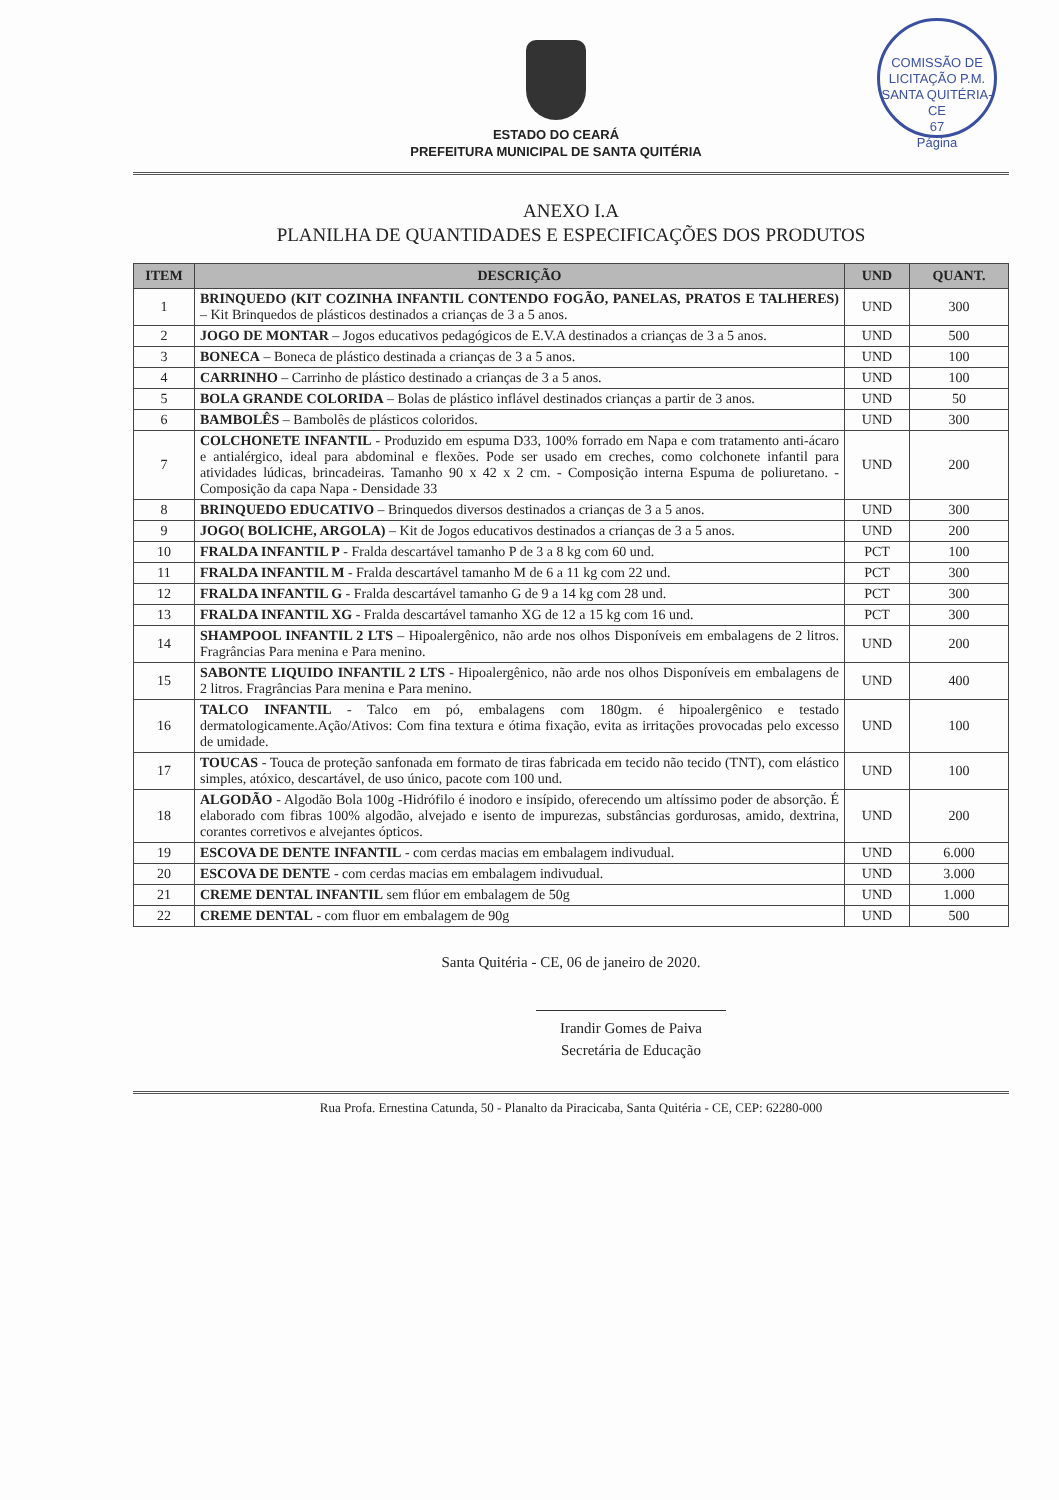COMISSÃO DE LICITAÇÃO P.M. SANTA QUITÉRIA-CE
67
Página
ESTADO DO CEARÁ
PREFEITURA MUNICIPAL DE SANTA QUITÉRIA
ANEXO I.A
PLANILHA DE QUANTIDADES E ESPECIFICAÇÕES DOS PRODUTOS
| ITEM | DESCRIÇÃO | UND | QUANT. |
| --- | --- | --- | --- |
| 1 | BRINQUEDO (KIT COZINHA INFANTIL CONTENDO FOGÃO, PANELAS, PRATOS E TALHERES) – Kit Brinquedos de plásticos destinados a crianças de 3 a 5 anos. | UND | 300 |
| 2 | JOGO DE MONTAR – Jogos educativos pedagógicos de E.V.A destinados a crianças de 3 a 5 anos. | UND | 500 |
| 3 | BONECA – Boneca de plástico destinada a crianças de 3 a 5 anos. | UND | 100 |
| 4 | CARRINHO – Carrinho de plástico destinado a crianças de 3 a 5 anos. | UND | 100 |
| 5 | BOLA GRANDE COLORIDA – Bolas de plástico inflável destinados crianças a partir de 3 anos. | UND | 50 |
| 6 | BAMBOLÊS – Bambolês de plásticos coloridos. | UND | 300 |
| 7 | COLCHONETE INFANTIL - Produzido em espuma D33, 100% forrado em Napa e com tratamento anti-ácaro e antialérgico, ideal para abdominal e flexões. Pode ser usado em creches, como colchonete infantil para atividades lúdicas, brincadeiras. Tamanho 90 x 42 x 2 cm. - Composição interna Espuma de poliuretano. - Composição da capa Napa - Densidade 33 | UND | 200 |
| 8 | BRINQUEDO EDUCATIVO – Brinquedos diversos destinados a crianças de 3 a 5 anos. | UND | 300 |
| 9 | JOGO( BOLICHE, ARGOLA) – Kit de Jogos educativos destinados a crianças de 3 a 5 anos. | UND | 200 |
| 10 | FRALDA INFANTIL P - Fralda descartável tamanho P de 3 a 8 kg com 60 und. | PCT | 100 |
| 11 | FRALDA INFANTIL M - Fralda descartável tamanho M de 6 a 11 kg com 22 und. | PCT | 300 |
| 12 | FRALDA INFANTIL G - Fralda descartável tamanho G de 9 a 14 kg com 28 und. | PCT | 300 |
| 13 | FRALDA INFANTIL XG - Fralda descartável tamanho XG de 12 a 15 kg com 16 und. | PCT | 300 |
| 14 | SHAMPOOL INFANTIL 2 LTS – Hipoalergênico, não arde nos olhos Disponíveis em embalagens de 2 litros. Fragrâncias Para menina e Para menino. | UND | 200 |
| 15 | SABONTE LIQUIDO INFANTIL 2 LTS - Hipoalergênico, não arde nos olhos Disponíveis em embalagens de 2 litros. Fragrâncias Para menina e Para menino. | UND | 400 |
| 16 | TALCO INFANTIL - Talco em pó, embalagens com 180gm. é hipoalergênico e testado dermatologicamente.Ação/Ativos: Com fina textura e ótima fixação, evita as irritações provocadas pelo excesso de umidade. | UND | 100 |
| 17 | TOUCAS - Touca de proteção sanfonada em formato de tiras fabricada em tecido não tecido (TNT), com elástico simples, atóxico, descartável, de uso único, pacote com 100 und. | UND | 100 |
| 18 | ALGODÃO - Algodão Bola 100g -Hidrófilo é inodoro e insípido, oferecendo um altíssimo poder de absorção. É elaborado com fibras 100% algodão, alvejado e isento de impurezas, substâncias gordurosas, amido, dextrina, corantes corretivos e alvejantes ópticos. | UND | 200 |
| 19 | ESCOVA DE DENTE INFANTIL - com cerdas macias em embalagem indivudual. | UND | 6.000 |
| 20 | ESCOVA DE DENTE - com cerdas macias em embalagem indivudual. | UND | 3.000 |
| 21 | CREME DENTAL INFANTIL sem flúor em embalagem de 50g | UND | 1.000 |
| 22 | CREME DENTAL - com fluor em embalagem de 90g | UND | 500 |
Santa Quitéria - CE, 06 de janeiro de 2020.
Irandir Gomes de Paiva
Secretária de Educação
Rua Profa. Ernestina Catunda, 50 - Planalto da Piracicaba, Santa Quitéria - CE, CEP: 62280-000